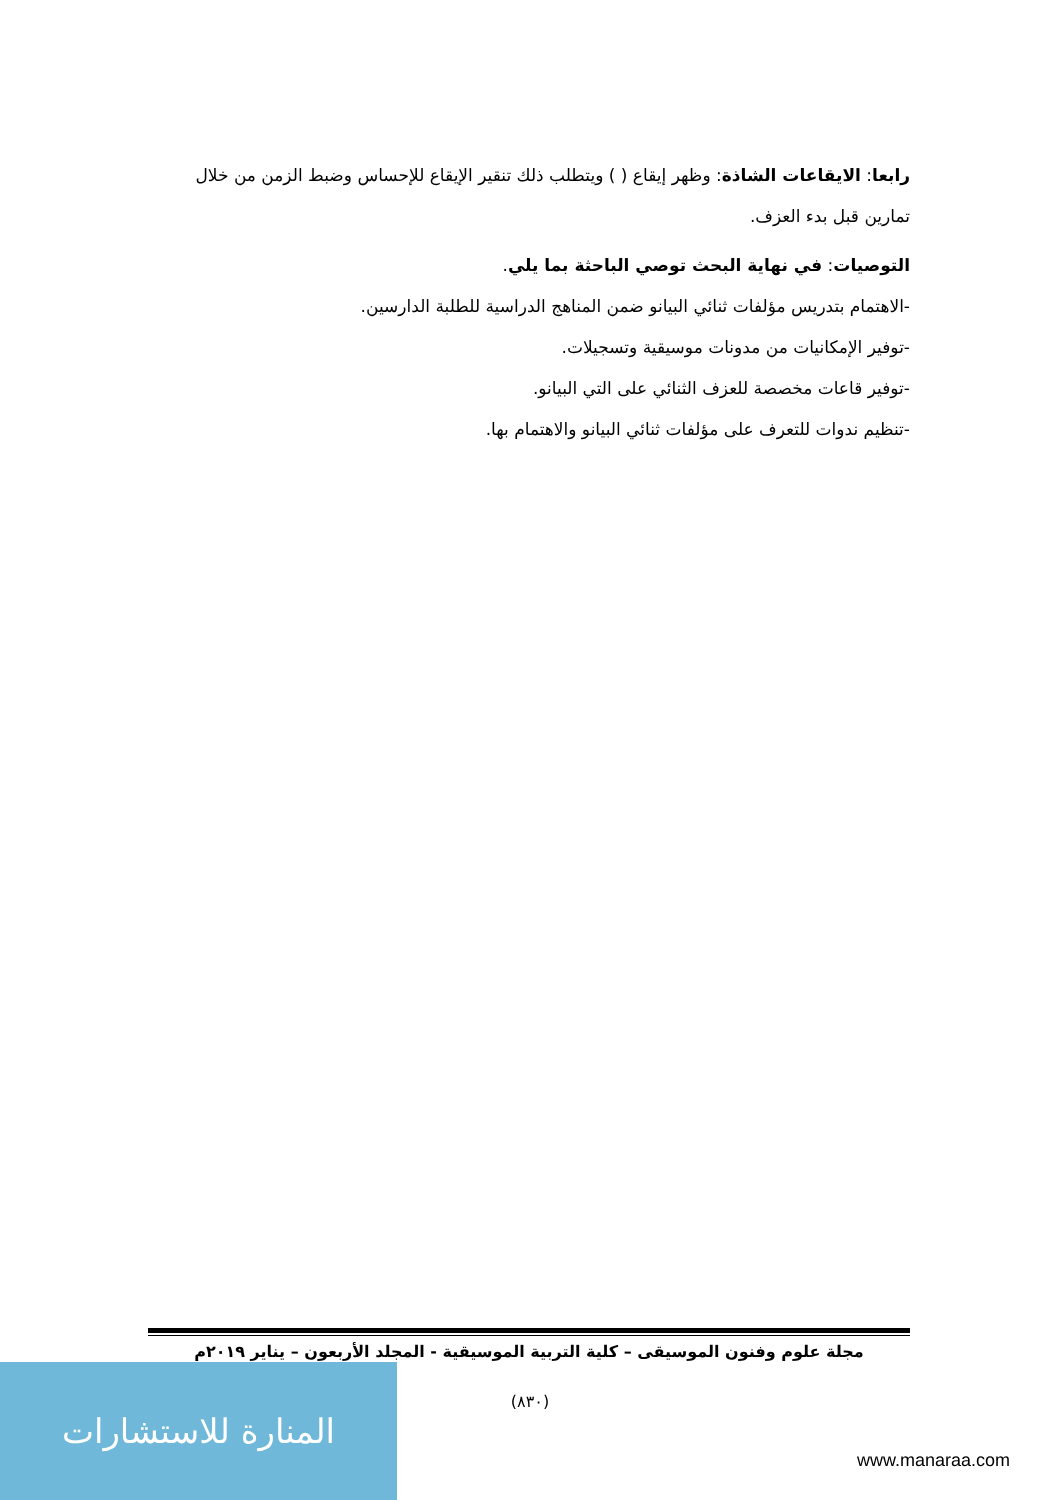رابعا: الايقاعات الشاذة: وظهر إيقاع ( ) ويتطلب ذلك تنقير الإيقاع للإحساس وضبط الزمن من خلال تمارين قبل بدء العزف.
التوصيات: في نهاية البحث توصي الباحثة بما يلي.
-الاهتمام بتدريس مؤلفات ثنائي البيانو ضمن المناهج الدراسية للطلبة الدارسين.
-توفير الإمكانيات من مدونات موسيقية وتسجيلات.
-توفير قاعات مخصصة للعزف الثنائي على التي البيانو.
-تنظيم ندوات للتعرف على مؤلفات ثنائي البيانو والاهتمام بها.
مجلة علوم وفنون الموسيقى – كلية التربية الموسيقية - المجلد الأربعون – يناير ٢٠١٩م
(٨٣٠) المنارة للاستشارات
www.manaraa.com